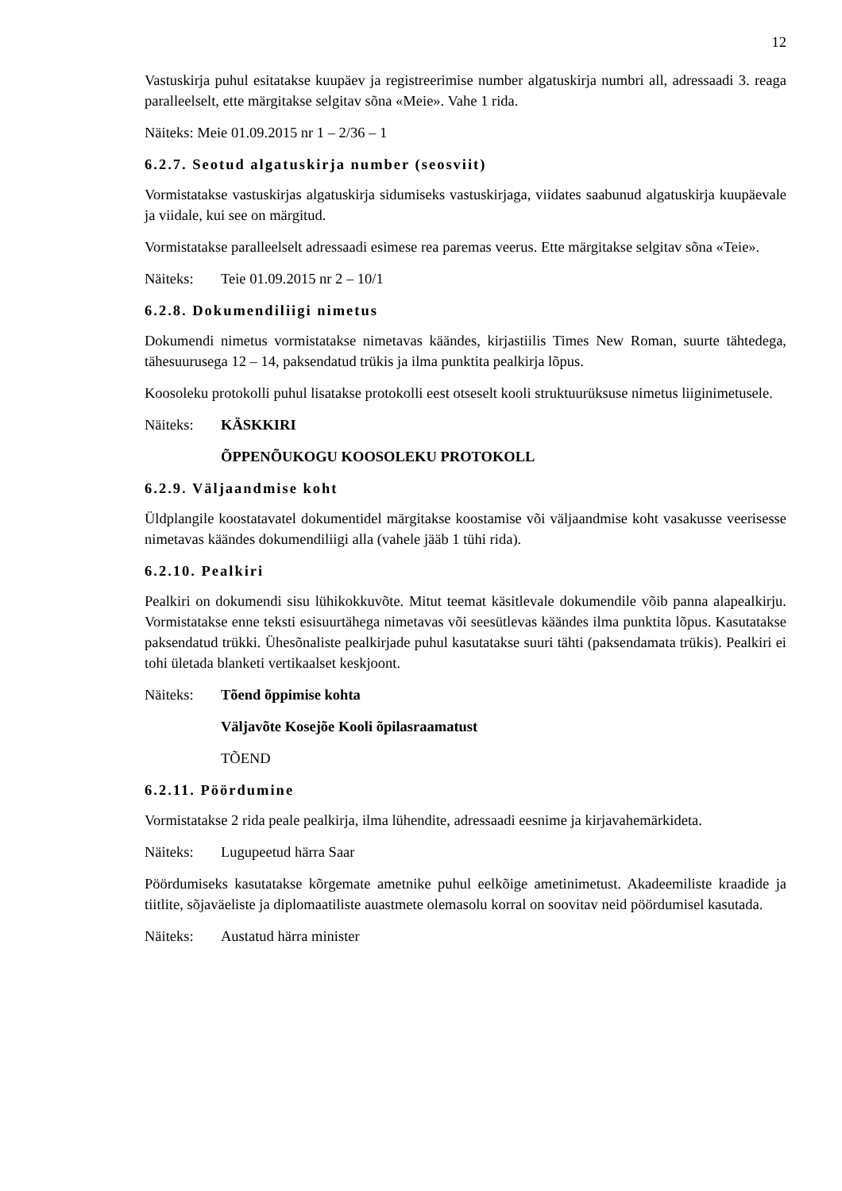12
Vastuskirja puhul esitatakse kuupäev ja registreerimise number algatuskirja numbri all, adressaadi 3. reaga paralleelselt, ette märgitakse selgitav sõna «Meie». Vahe 1 rida.
Näiteks: Meie 01.09.2015 nr 1 – 2/36 – 1
6.2.7. Seotud algatuskirja number (seosviit)
Vormistatakse vastuskirjas algatuskirja sidumiseks vastuskirjaga, viidates saabunud algatuskirja kuupäevale ja viidale, kui see on märgitud.
Vormistatakse paralleelselt adressaadi esimese rea paremas veerus. Ette märgitakse selgitav sõna «Teie».
Näiteks: Teie 01.09.2015 nr 2 – 10/1
6.2.8. Dokumendiliigi nimetus
Dokumendi nimetus vormistatakse nimetavas käändes, kirjastiilis Times New Roman, suurte tähtedega, tähesuurusega 12 – 14, paksendatud trükis ja ilma punktita pealkirja lõpus.
Koosoleku protokolli puhul lisatakse protokolli eest otseselt kooli struktuurüksuse nimetus liiginimetusele.
Näiteks: KÄSKKIRI
ÕPPENÕUKOGU KOOSOLEKU PROTOKOLL
6.2.9. Väljaandmise koht
Üldplangile koostatavatel dokumentidel märgitakse koostamise või väljaandmise koht vasakusse veerisesse nimetavas käändes dokumendiliigi alla (vahele jääb 1 tühi rida).
6.2.10. Pealkiri
Pealkiri on dokumendi sisu lühikokkuvõte. Mitut teemat käsitlevale dokumendile võib panna alapealkirju. Vormistatakse enne teksti esisuurtähega nimetavas või seesütlevas käändes ilma punktita lõpus. Kasutatakse paksendatud trükki. Ühesõnaliste pealkirjade puhul kasutatakse suuri tähti (paksendamata trükis). Pealkiri ei tohi ületada blanketi vertikaalset keskjoont.
Näiteks: Tõend õppimise kohta
Väljavõte Kosejõe Kooli õpilasraamatust
TÕEND
6.2.11. Pöördumine
Vormistatakse 2 rida peale pealkirja, ilma lühendite, adressaadi eesnime ja kirjavahemärkideta.
Näiteks: Lugupeetud härra Saar
Pöördumiseks kasutatakse kõrgemate ametnike puhul eelkõige ametinimetust. Akadeemiliste kraadide ja tiitlite, sõjaväeliste ja diplomaatiliste auastmete olemasolu korral on soovitav neid pöördumisel kasutada.
Näiteks: Austatud härra minister